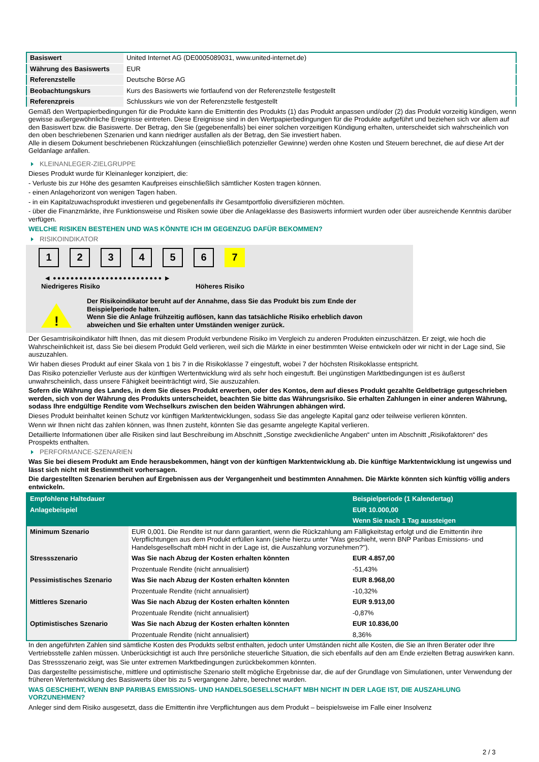| Basiswert | United Internet AG (DE0005089031, www.united-internet.de) |
| Währung des Basiswerts | EUR |
| Referenzstelle | Deutsche Börse AG |
| Beobachtungskurs | Kurs des Basiswerts wie fortlaufend von der Referenzstelle festgestellt |
| Referenzpreis | Schlusskurs wie von der Referenzstelle festgestellt |
Gemäß den Wertpapierbedingungen für die Produkte kann die Emittentin des Produkts (1) das Produkt anpassen und/oder (2) das Produkt vorzeitig kündigen, wenn gewisse außergewöhnliche Ereignisse eintreten. Diese Ereignisse sind in den Wertpapierbedingungen für die Produkte aufgeführt und beziehen sich vor allem auf den Basiswert bzw. die Basiswerte. Der Betrag, den Sie (gegebenenfalls) bei einer solchen vorzeitigen Kündigung erhalten, unterscheidet sich wahrscheinlich von den oben beschriebenen Szenarien und kann niedriger ausfallen als der Betrag, den Sie investiert haben.
Alle in diesem Dokument beschriebenen Rückzahlungen (einschließlich potenzieller Gewinne) werden ohne Kosten und Steuern berechnet, die auf diese Art der Geldanlage anfallen.
KLEINANLEGER-ZIELGRUPPE
Dieses Produkt wurde für Kleinanleger konzipiert, die:
- Verluste bis zur Höhe des gesamten Kaufpreises einschließlich sämtlicher Kosten tragen können.
- einen Anlagehorizont von wenigen Tagen haben.
- in ein Kapitalzuwachsprodukt investieren und gegebenenfalls ihr Gesamtportfolio diversifizieren möchten.
- über die Finanzmärkte, ihre Funktionsweise und Risiken sowie über die Anlageklasse des Basiswerts informiert wurden oder über ausreichende Kenntnis darüber verfügen.
WELCHE RISIKEN BESTEHEN UND WAS KÖNNTE ICH IM GEGENZUG DAFÜR BEKOMMEN?
RISIKOINDIKATOR
1234567
◀ ●●●●●●●●●●●●●●●●●●●●●●●●● ▶
Niedrigeres Risiko Höheres Risiko
!
Der Risikoindikator beruht auf der Annahme, dass Sie das Produkt bis zum Ende der Beispielperiode halten.
Wenn Sie die Anlage frühzeitig auflösen, kann das tatsächliche Risiko erheblich davon abweichen und Sie erhalten unter Umständen weniger zurück.
Der Gesamtrisikoindikator hilft Ihnen, das mit diesem Produkt verbundene Risiko im Vergleich zu anderen Produkten einzuschätzen. Er zeigt, wie hoch die Wahrscheinlichkeit ist, dass Sie bei diesem Produkt Geld verlieren, weil sich die Märkte in einer bestimmten Weise entwickeln oder wir nicht in der Lage sind, Sie auszuzahlen.
Wir haben dieses Produkt auf einer Skala von 1 bis 7 in die Risikoklasse 7 eingestuft, wobei 7 der höchsten Risikoklasse entspricht.
Das Risiko potenzieller Verluste aus der künftigen Wertentwicklung wird als sehr hoch eingestuft. Bei ungünstigen Marktbedingungen ist es äußerst unwahrscheinlich, dass unsere Fähigkeit beeinträchtigt wird, Sie auszuzahlen.
Sofern die Währung des Landes, in dem Sie dieses Produkt erwerben, oder des Kontos, dem auf dieses Produkt gezahlte Geldbeträge gutgeschrieben werden, sich von der Währung des Produkts unterscheidet, beachten Sie bitte das Währungsrisiko. Sie erhalten Zahlungen in einer anderen Währung, sodass Ihre endgültige Rendite vom Wechselkurs zwischen den beiden Währungen abhängen wird.
Dieses Produkt beinhaltet keinen Schutz vor künftigen Marktentwicklungen, sodass Sie das angelegte Kapital ganz oder teilweise verlieren könnten.
Wenn wir Ihnen nicht das zahlen können, was Ihnen zusteht, könnten Sie das gesamte angelegte Kapital verlieren.
Detaillierte Informationen über alle Risiken sind laut Beschreibung im Abschnitt „Sonstige zweckdienliche Angaben“ unten im Abschnitt „Risikofaktoren“ des Prospekts enthalten.
PERFORMANCE-SZENARIEN
Was Sie bei diesem Produkt am Ende herausbekommen, hängt von der künftigen Marktentwicklung ab. Die künftige Marktentwicklung ist ungewiss und lässt sich nicht mit Bestimmtheit vorhersagen.
Die dargestellten Szenarien beruhen auf Ergebnissen aus der Vergangenheit und bestimmten Annahmen. Die Märkte könnten sich künftig völlig anders entwickeln.
| Empfohlene Haltedauer | | Beispielperiode (1 Kalendertag) |
| --- | --- | --- |
| Anlagebeispiel | | EUR 10.000,00 |
| | | Wenn Sie nach 1 Tag aussteigen |
| Minimum Szenario | EUR 0,001. Die Rendite ist nur dann garantiert, wenn die Rückzahlung am Fälligkeitstag erfolgt und die Emittentin ihre Verpflichtungen aus dem Produkt erfüllen kann (siehe hierzu unter "Was geschieht, wenn BNP Paribas Emissions- und Handelsgesellschaft mbH nicht in der Lage ist, die Auszahlung vorzunehmen?"). | |
| Stressszenario | Was Sie nach Abzug der Kosten erhalten könnten | EUR 4.857,00 |
| | Prozentuale Rendite (nicht annualisiert) | -51,43% |
| Pessimistisches Szenario | Was Sie nach Abzug der Kosten erhalten könnten | EUR 8.968,00 |
| | Prozentuale Rendite (nicht annualisiert) | -10,32% |
| Mittleres Szenario | Was Sie nach Abzug der Kosten erhalten könnten | EUR 9.913,00 |
| | Prozentuale Rendite (nicht annualisiert) | -0,87% |
| Optimistisches Szenario | Was Sie nach Abzug der Kosten erhalten könnten | EUR 10.836,00 |
| | Prozentuale Rendite (nicht annualisiert) | 8,36% |
In den angeführten Zahlen sind sämtliche Kosten des Produkts selbst enthalten, jedoch unter Umständen nicht alle Kosten, die Sie an Ihren Berater oder Ihre Vertriebsstelle zahlen müssen. Unberücksichtigt ist auch Ihre persönliche steuerliche Situation, die sich ebenfalls auf den am Ende erzielten Betrag auswirken kann.
Das Stressszenario zeigt, was Sie unter extremen Marktbedingungen zurückbekommen könnten.
Das dargestellte pessimistische, mittlere und optimistische Szenario stellt mögliche Ergebnisse dar, die auf der Grundlage von Simulationen, unter Verwendung der früheren Wertentwicklung des Basiswerts über bis zu 5 vergangene Jahre, berechnet wurden.
WAS GESCHIEHT, WENN BNP PARIBAS EMISSIONS- UND HANDELSGESELLSCHAFT MBH NICHT IN DER LAGE IST, DIE AUSZAHLUNG VORZUNEHMEN?
Anleger sind dem Risiko ausgesetzt, dass die Emittentin ihre Verpflichtungen aus dem Produkt – beispielsweise im Falle einer Insolvenz
2 / 3